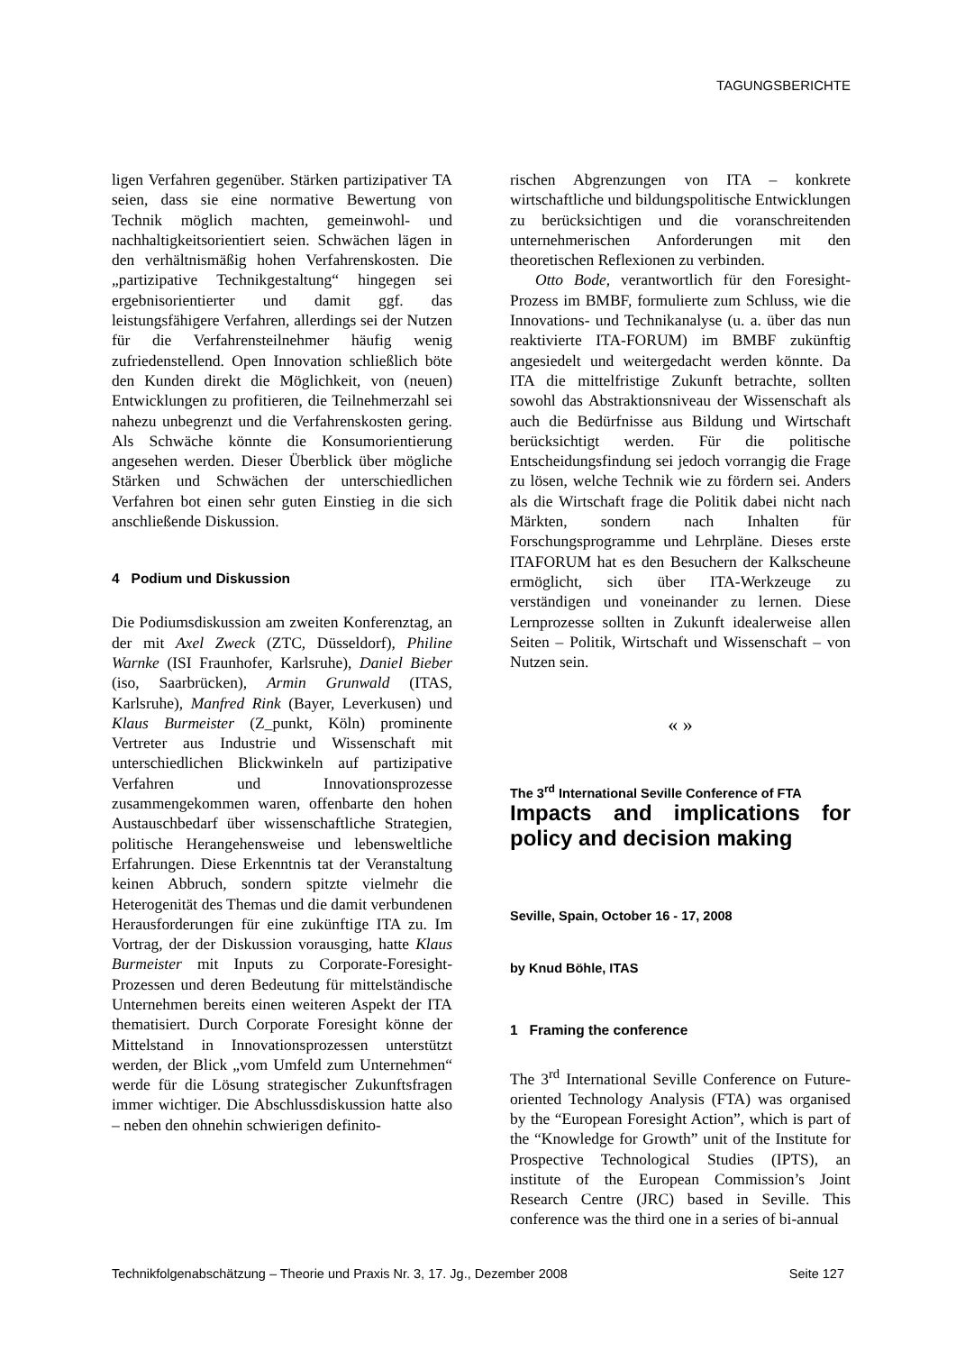TAGUNGSBERICHTE
ligen Verfahren gegenüber. Stärken partizipativer TA seien, dass sie eine normative Bewertung von Technik möglich machten, gemeinwohl- und nachhaltigkeitsorientiert seien. Schwächen lägen in den verhältnismäßig hohen Verfahrenskosten. Die „partizipative Technikgestaltung“ hingegen sei ergebnisorientierter und damit ggf. das leistungsfähigere Verfahren, allerdings sei der Nutzen für die Verfahrensteilnehmer häufig wenig zufriedenstellend. Open Innovation schließlich böte den Kunden direkt die Möglichkeit, von (neuen) Entwicklungen zu profitieren, die Teilnehmerzahl sei nahezu unbegrenzt und die Verfahrenskosten gering. Als Schwäche könnte die Konsumorientierung angesehen werden. Dieser Überblick über mögliche Stärken und Schwächen der unterschiedlichen Verfahren bot einen sehr guten Einstieg in die sich anschließende Diskussion.
4 Podium und Diskussion
Die Podiumsdiskussion am zweiten Konferenztag, an der mit Axel Zweck (ZTC, Düsseldorf), Philine Warnke (ISI Fraunhofer, Karlsruhe), Daniel Bieber (iso, Saarbrücken), Armin Grunwald (ITAS, Karlsruhe), Manfred Rink (Bayer, Leverkusen) und Klaus Burmeister (Z_punkt, Köln) prominente Vertreter aus Industrie und Wissenschaft mit unterschiedlichen Blickwinkeln auf partizipative Verfahren und Innovationsprozesse zusammengekommen waren, offenbarte den hohen Austauschbedarf über wissenschaftliche Strategien, politische Herangehensweise und lebensweltliche Erfahrungen. Diese Erkenntnis tat der Veranstaltung keinen Abbruch, sondern spitzte vielmehr die Heterogenität des Themas und die damit verbundenen Herausforderungen für eine zukünftige ITA zu. Im Vortrag, der der Diskussion vorausging, hatte Klaus Burmeister mit Inputs zu Corporate-Foresight-Prozessen und deren Bedeutung für mittelständische Unternehmen bereits einen weiteren Aspekt der ITA thematisiert. Durch Corporate Foresight könne der Mittelstand in Innovationsprozessen unterstützt werden, der Blick „vom Umfeld zum Unternehmen“ werde für die Lösung strategischer Zukunftsfragen immer wichtiger. Die Abschlussdiskussion hatte also – neben den ohnehin schwierigen definito-
rischen Abgrenzungen von ITA – konkrete wirtschaftliche und bildungspolitische Entwicklungen zu berücksichtigen und die voranschreitenden unternehmerischen Anforderungen mit den theoretischen Reflexionen zu verbinden.
Otto Bode, verantwortlich für den Foresight-Prozess im BMBF, formulierte zum Schluss, wie die Innovations- und Technikanalyse (u. a. über das nun reaktivierte ITA-FORUM) im BMBF zukünftig angesiedelt und weitergedacht werden könnte. Da ITA die mittelfristige Zukunft betrachte, sollten sowohl das Abstraktionsniveau der Wissenschaft als auch die Bedürfnisse aus Bildung und Wirtschaft berücksichtigt werden. Für die politische Entscheidungsfindung sei jedoch vorrangig die Frage zu lösen, welche Technik wie zu fördern sei. Anders als die Wirtschaft frage die Politik dabei nicht nach Märkten, sondern nach Inhalten für Forschungsprogramme und Lehrpläne. Dieses erste ITAFORUM hat es den Besuchern der Kalkscheune ermöglicht, sich über ITA-Werkzeuge zu verständigen und voneinander zu lernen. Diese Lernprozesse sollten in Zukunft idealerweise allen Seiten – Politik, Wirtschaft und Wissenschaft – von Nutzen sein.
« »
The 3<sup>rd</sup> International Seville Conference of FTA
Impacts and implications for policy and decision making
Seville, Spain, October 16 - 17, 2008
by Knud Böhle, ITAS
1 Framing the conference
The 3<sup>rd</sup> International Seville Conference on Future-oriented Technology Analysis (FTA) was organised by the “European Foresight Action”, which is part of the “Knowledge for Growth” unit of the Institute for Prospective Technological Studies (IPTS), an institute of the European Commission’s Joint Research Centre (JRC) based in Seville. This conference was the third one in a series of bi-annual
Technikfolgenabschätzung – Theorie und Praxis Nr. 3, 17. Jg., Dezember 2008 Seite 127